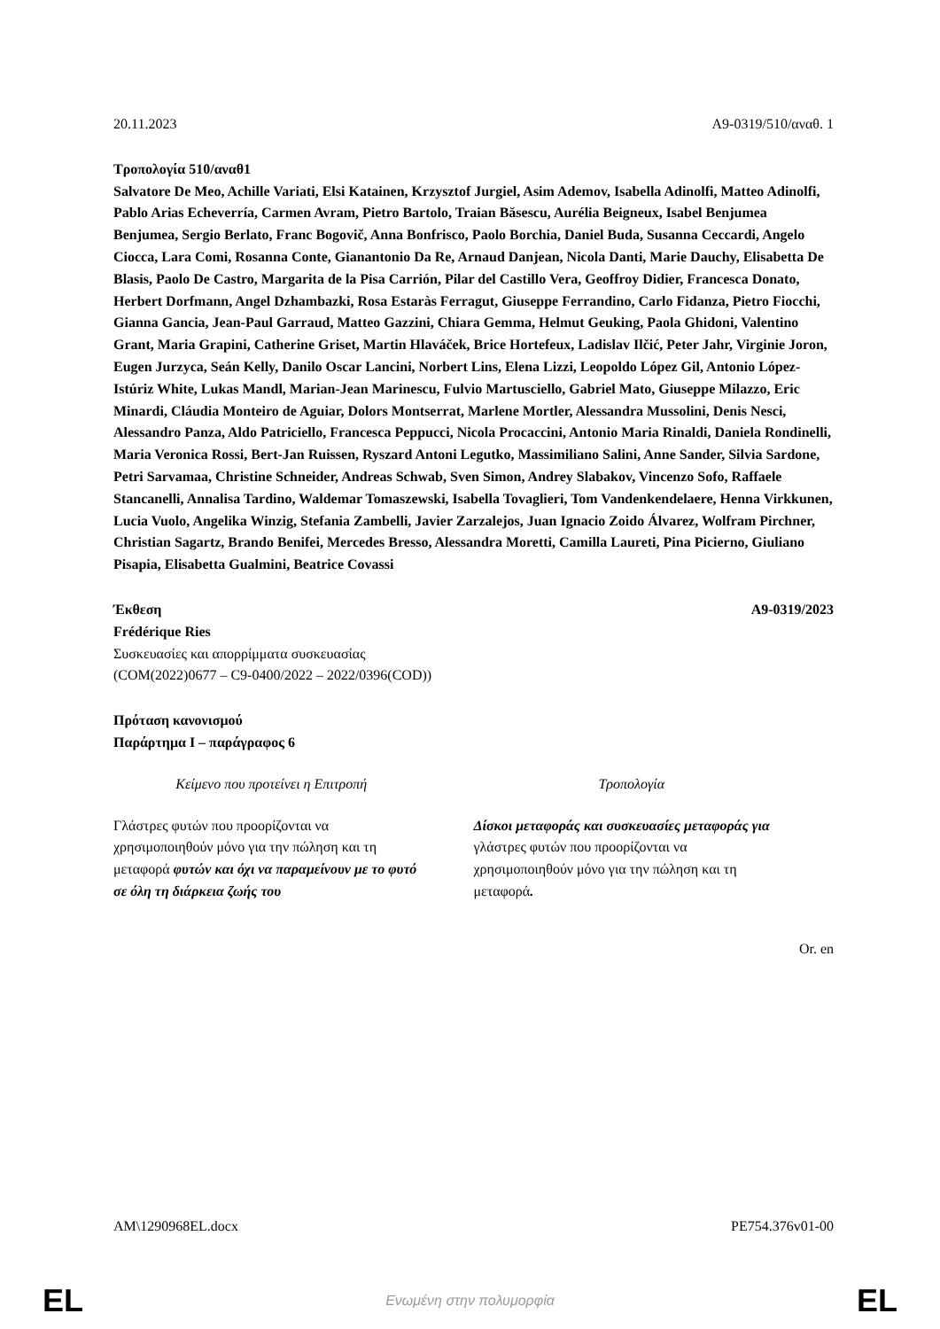20.11.2023 A9-0319/510/αναθ. 1
Τροπολογία 510/αναθ1
Salvatore De Meo, Achille Variati, Elsi Katainen, Krzysztof Jurgiel, Asim Ademov, Isabella Adinolfi, Matteo Adinolfi, Pablo Arias Echeverría, Carmen Avram, Pietro Bartolo, Traian Băsescu, Aurélia Beigneux, Isabel Benjumea Benjumea, Sergio Berlato, Franc Bogovič, Anna Bonfrisco, Paolo Borchia, Daniel Buda, Susanna Ceccardi, Angelo Ciocca, Lara Comi, Rosanna Conte, Gianantonio Da Re, Arnaud Danjean, Nicola Danti, Marie Dauchy, Elisabetta De Blasis, Paolo De Castro, Margarita de la Pisa Carrión, Pilar del Castillo Vera, Geoffroy Didier, Francesca Donato, Herbert Dorfmann, Angel Dzhambazki, Rosa Estaràs Ferragut, Giuseppe Ferrandino, Carlo Fidanza, Pietro Fiocchi, Gianna Gancia, Jean-Paul Garraud, Matteo Gazzini, Chiara Gemma, Helmut Geuking, Paola Ghidoni, Valentino Grant, Maria Grapini, Catherine Griset, Martin Hlaváček, Brice Hortefeux, Ladislav Ilčić, Peter Jahr, Virginie Joron, Eugen Jurzyca, Seán Kelly, Danilo Oscar Lancini, Norbert Lins, Elena Lizzi, Leopoldo López Gil, Antonio López-Istúriz White, Lukas Mandl, Marian-Jean Marinescu, Fulvio Martusciello, Gabriel Mato, Giuseppe Milazzo, Eric Minardi, Cláudia Monteiro de Aguiar, Dolors Montserrat, Marlene Mortler, Alessandra Mussolini, Denis Nesci, Alessandro Panza, Aldo Patriciello, Francesca Peppucci, Nicola Procaccini, Antonio Maria Rinaldi, Daniela Rondinelli, Maria Veronica Rossi, Bert-Jan Ruissen, Ryszard Antoni Legutko, Massimiliano Salini, Anne Sander, Silvia Sardone, Petri Sarvamaa, Christine Schneider, Andreas Schwab, Sven Simon, Andrey Slabakov, Vincenzo Sofo, Raffaele Stancanelli, Annalisa Tardino, Waldemar Tomaszewski, Isabella Tovaglieri, Tom Vandenkendelaere, Henna Virkkunen, Lucia Vuolo, Angelika Winzig, Stefania Zambelli, Javier Zarzalejos, Juan Ignacio Zoido Álvarez, Wolfram Pirchner, Christian Sagartz, Brando Benifei, Mercedes Bresso, Alessandra Moretti, Camilla Laureti, Pina Picierno, Giuliano Pisapia, Elisabetta Gualmini, Beatrice Covassi
Έκθεση A9-0319/2023
Frédérique Ries
Συσκευασίες και απορρίμματα συσκευασίας
(COM(2022)0677 – C9-0400/2022 – 2022/0396(COD))
Πρόταση κανονισμού
Παράρτημα I – παράγραφος 6
| Κείμενο που προτείνει η Επιτροπή | Τροπολογία |
| --- | --- |
| Γλάστρες φυτών που προορίζονται να χρησιμοποιηθούν μόνο για την πώληση και τη μεταφορά φυτών και όχι να παραμείνουν με το φυτό σε όλη τη διάρκεια ζωής του | Δίσκοι μεταφοράς και συσκευασίες μεταφοράς για γλάστρες φυτών που προορίζονται να χρησιμοποιηθούν μόνο για την πώληση και τη μεταφορά . |
Or. en
AM\1290968EL.docx PE754.376v01-00
EL Ενωμένη στην πολυμορφία EL